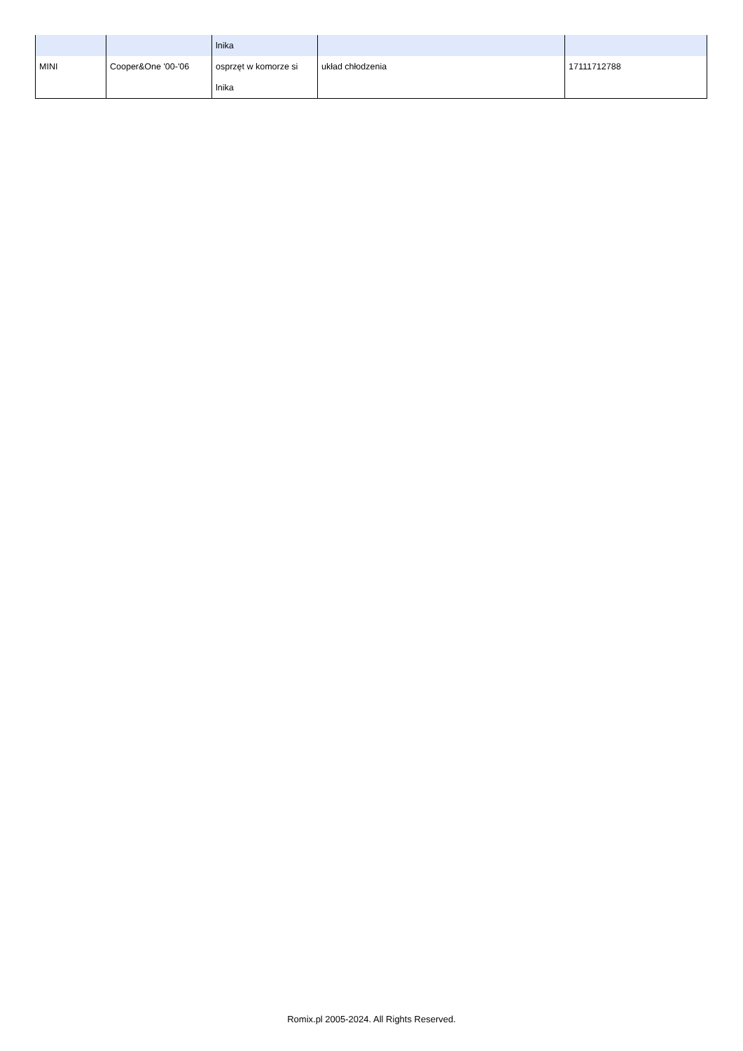| | | lnika | | |
| MINI | Cooper&One '00-'06 | osprzęt w komorze si lnika | układ chłodzenia | 17111712788 |
Romix.pl 2005-2024. All Rights Reserved.